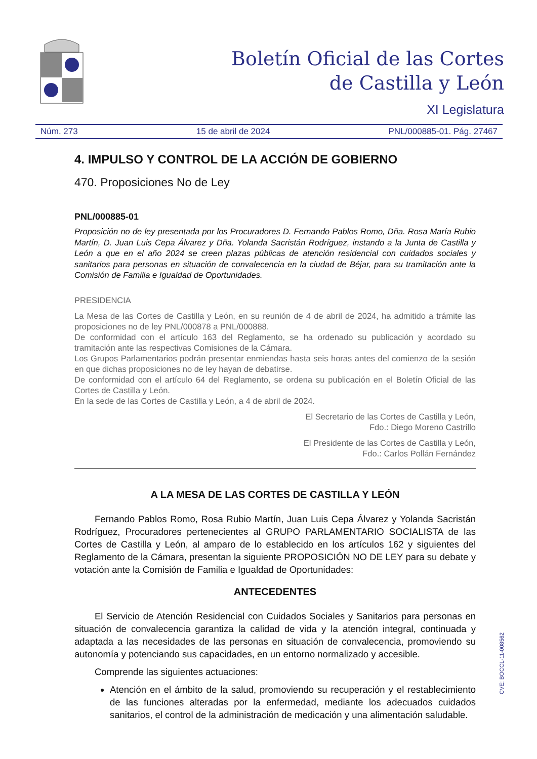Boletín Oficial de las Cortes
de Castilla y León
XI Legislatura
Núm. 273 15 de abril de 2024 PNL/000885-01. Pág. 27467
4. IMPULSO Y CONTROL DE LA ACCIÓN DE GOBIERNO
470. Proposiciones No de Ley
PNL/000885-01
Proposición no de ley presentada por los Procuradores D. Fernando Pablos Romo, Dña. Rosa María Rubio Martín, D. Juan Luis Cepa Álvarez y Dña. Yolanda Sacristán Rodríguez, instando a la Junta de Castilla y León a que en el año 2024 se creen plazas públicas de atención residencial con cuidados sociales y sanitarios para personas en situación de convalecencia en la ciudad de Béjar, para su tramitación ante la Comisión de Familia e Igualdad de Oportunidades.
PRESIDENCIA
La Mesa de las Cortes de Castilla y León, en su reunión de 4 de abril de 2024, ha admitido a trámite las proposiciones no de ley PNL/000878 a PNL/000888.
De conformidad con el artículo 163 del Reglamento, se ha ordenado su publicación y acordado su tramitación ante las respectivas Comisiones de la Cámara.
Los Grupos Parlamentarios podrán presentar enmiendas hasta seis horas antes del comienzo de la sesión en que dichas proposiciones no de ley hayan de debatirse.
De conformidad con el artículo 64 del Reglamento, se ordena su publicación en el Boletín Oficial de las Cortes de Castilla y León.
En la sede de las Cortes de Castilla y León, a 4 de abril de 2024.
El Secretario de las Cortes de Castilla y León,
Fdo.: Diego Moreno Castrillo
El Presidente de las Cortes de Castilla y León,
Fdo.: Carlos Pollán Fernández
A LA MESA DE LAS CORTES DE CASTILLA Y LEÓN
Fernando Pablos Romo, Rosa Rubio Martín, Juan Luis Cepa Álvarez y Yolanda Sacristán Rodríguez, Procuradores pertenecientes al GRUPO PARLAMENTARIO SOCIALISTA de las Cortes de Castilla y León, al amparo de lo establecido en los artículos 162 y siguientes del Reglamento de la Cámara, presentan la siguiente PROPOSICIÓN NO DE LEY para su debate y votación ante la Comisión de Familia e Igualdad de Oportunidades:
ANTECEDENTES
El Servicio de Atención Residencial con Cuidados Sociales y Sanitarios para personas en situación de convalecencia garantiza la calidad de vida y la atención integral, continuada y adaptada a las necesidades de las personas en situación de convalecencia, promoviendo su autonomía y potenciando sus capacidades, en un entorno normalizado y accesible.
Comprende las siguientes actuaciones:
Atención en el ámbito de la salud, promoviendo su recuperación y el restablecimiento de las funciones alteradas por la enfermedad, mediante los adecuados cuidados sanitarios, el control de la administración de medicación y una alimentación saludable.
CVE: BOCCL-11-008562